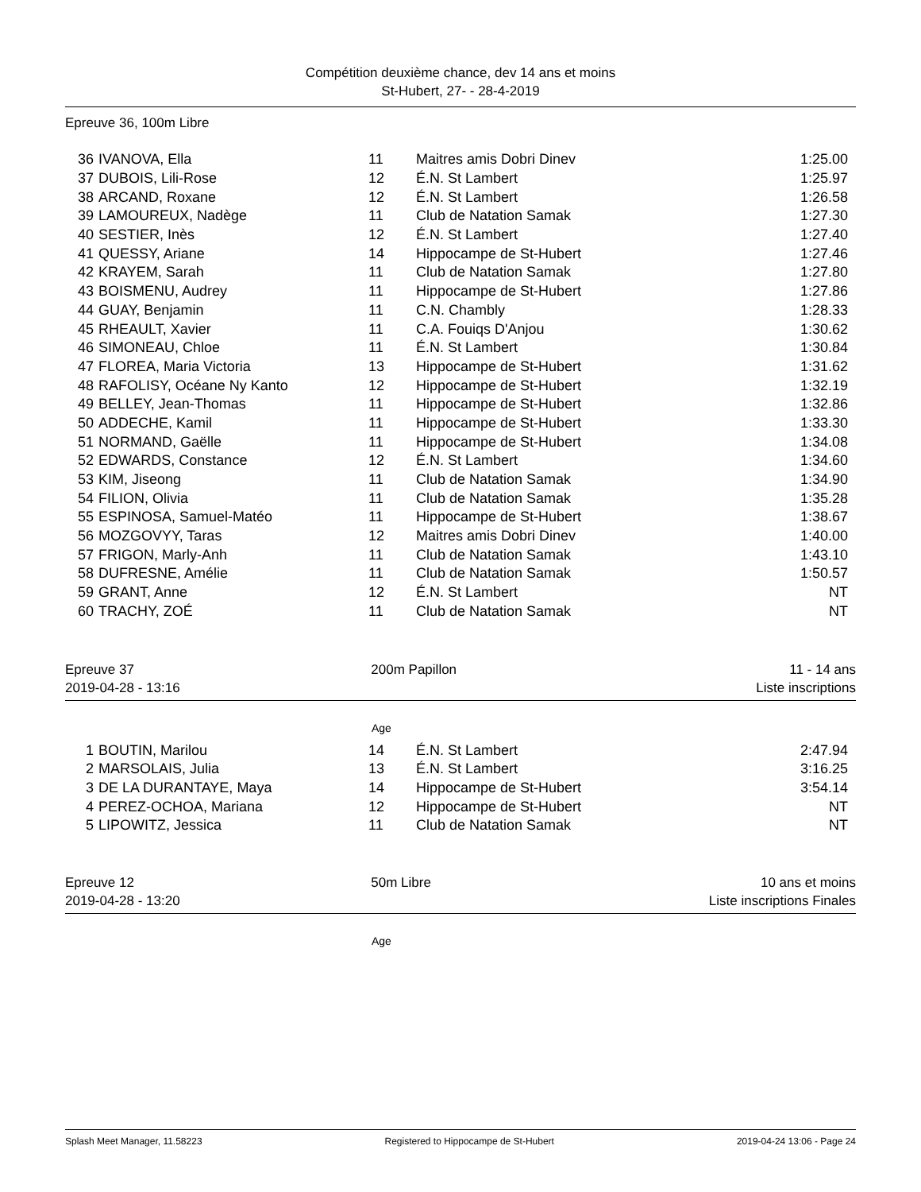Compétition deuxième chance, dev 14 ans et moins
St-Hubert, 27- - 28-4-2019
Epreuve 36, 100m Libre
| 36 | IVANOVA, Ella | 11 | Maitres amis Dobri Dinev | 1:25.00 |
| 37 | DUBOIS, Lili-Rose | 12 | É.N. St Lambert | 1:25.97 |
| 38 | ARCAND, Roxane | 12 | É.N. St Lambert | 1:26.58 |
| 39 | LAMOUREUX, Nadège | 11 | Club de Natation Samak | 1:27.30 |
| 40 | SESTIER, Inès | 12 | É.N. St Lambert | 1:27.40 |
| 41 | QUESSY, Ariane | 14 | Hippocampe de St-Hubert | 1:27.46 |
| 42 | KRAYEM, Sarah | 11 | Club de Natation Samak | 1:27.80 |
| 43 | BOISMENU, Audrey | 11 | Hippocampe de St-Hubert | 1:27.86 |
| 44 | GUAY, Benjamin | 11 | C.N. Chambly | 1:28.33 |
| 45 | RHEAULT, Xavier | 11 | C.A. Fouiqs D'Anjou | 1:30.62 |
| 46 | SIMONEAU, Chloe | 11 | É.N. St Lambert | 1:30.84 |
| 47 | FLOREA, Maria Victoria | 13 | Hippocampe de St-Hubert | 1:31.62 |
| 48 | RAFOLISY, Océane Ny Kanto | 12 | Hippocampe de St-Hubert | 1:32.19 |
| 49 | BELLEY, Jean-Thomas | 11 | Hippocampe de St-Hubert | 1:32.86 |
| 50 | ADDECHE, Kamil | 11 | Hippocampe de St-Hubert | 1:33.30 |
| 51 | NORMAND, Gaëlle | 11 | Hippocampe de St-Hubert | 1:34.08 |
| 52 | EDWARDS, Constance | 12 | É.N. St Lambert | 1:34.60 |
| 53 | KIM, Jiseong | 11 | Club de Natation Samak | 1:34.90 |
| 54 | FILION, Olivia | 11 | Club de Natation Samak | 1:35.28 |
| 55 | ESPINOSA, Samuel-Matéo | 11 | Hippocampe de St-Hubert | 1:38.67 |
| 56 | MOZGOVYY, Taras | 12 | Maitres amis Dobri Dinev | 1:40.00 |
| 57 | FRIGON, Marly-Anh | 11 | Club de Natation Samak | 1:43.10 |
| 58 | DUFRESNE, Amélie | 11 | Club de Natation Samak | 1:50.57 |
| 59 | GRANT, Anne | 12 | É.N. St Lambert | NT |
| 60 | TRACHY, ZOÉ | 11 | Club de Natation Samak | NT |
Epreuve 37
2019-04-28 - 13:16
200m Papillon 11 - 14 ans
Liste inscriptions
Age
| 1 | BOUTIN, Marilou | 14 | É.N. St Lambert | 2:47.94 |
| 2 | MARSOLAIS, Julia | 13 | É.N. St Lambert | 3:16.25 |
| 3 | DE LA DURANTAYE, Maya | 14 | Hippocampe de St-Hubert | 3:54.14 |
| 4 | PEREZ-OCHOA, Mariana | 12 | Hippocampe de St-Hubert | NT |
| 5 | LIPOWITZ, Jessica | 11 | Club de Natation Samak | NT |
Epreuve 12
2019-04-28 - 13:20
50m Libre 10 ans et moins
Liste inscriptions Finales
Age
Splash Meet Manager, 11.58223 Registered to Hippocampe de St-Hubert 2019-04-24 13:06 - Page 24